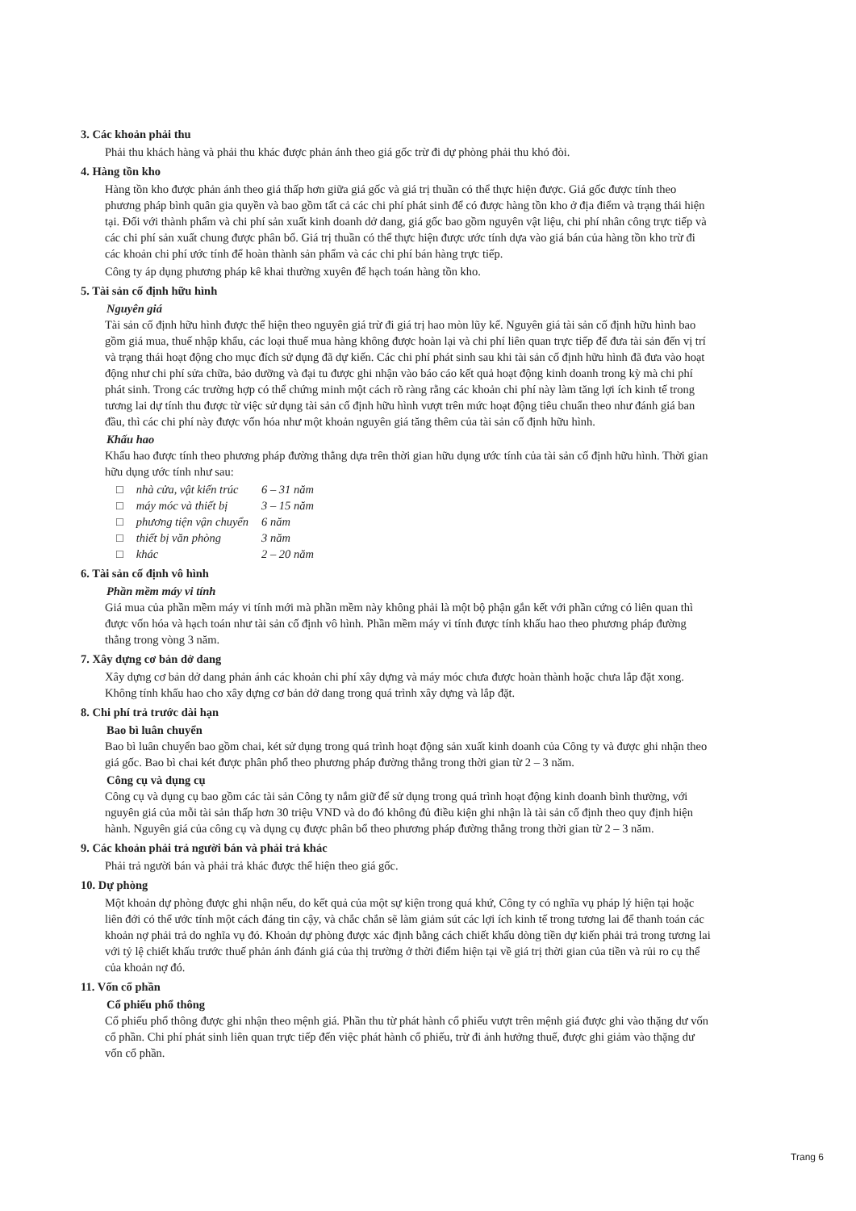3. Các khoản phải thu
Phải thu khách hàng và phải thu khác được phản ánh theo giá gốc trừ đi dự phòng phải thu khó đòi.
4. Hàng tồn kho
Hàng tồn kho được phản ánh theo giá thấp hơn giữa giá gốc và giá trị thuần có thể thực hiện được. Giá gốc được tính theo phương pháp bình quân gia quyền và bao gồm tất cả các chi phí phát sinh để có được hàng tồn kho ở địa điểm và trạng thái hiện tại. Đối với thành phẩm và chi phí sản xuất kinh doanh dở dang, giá gốc bao gồm nguyên vật liệu, chi phí nhân công trực tiếp và các chi phí sản xuất chung được phân bổ. Giá trị thuần có thể thực hiện được ước tính dựa vào giá bán của hàng tồn kho trừ đi các khoản chi phí ước tính để hoàn thành sản phẩm và các chi phí bán hàng trực tiếp.
Công ty áp dụng phương pháp kê khai thường xuyên để hạch toán hàng tồn kho.
5. Tài sản cố định hữu hình
Nguyên giá
Tài sản cố định hữu hình được thể hiện theo nguyên giá trừ đi giá trị hao mòn lũy kế. Nguyên giá tài sản cố định hữu hình bao gồm giá mua, thuế nhập khẩu, các loại thuế mua hàng không được hoàn lại và chi phí liên quan trực tiếp để đưa tài sản đến vị trí và trạng thái hoạt động cho mục đích sử dụng đã dự kiến. Các chi phí phát sinh sau khi tài sản cố định hữu hình đã đưa vào hoạt động như chi phí sửa chữa, bảo dưỡng và đại tu được ghi nhận vào báo cáo kết quả hoạt động kinh doanh trong kỳ mà chi phí phát sinh. Trong các trường hợp có thể chứng minh một cách rõ ràng rằng các khoản chi phí này làm tăng lợi ích kinh tế trong tương lai dự tính thu được từ việc sử dụng tài sản cố định hữu hình vượt trên mức hoạt động tiêu chuẩn theo như đánh giá ban đầu, thì các chi phí này được vốn hóa như một khoản nguyên giá tăng thêm của tài sản cố định hữu hình.
Khấu hao
Khấu hao được tính theo phương pháp đường thẳng dựa trên thời gian hữu dụng ước tính của tài sản cố định hữu hình. Thời gian hữu dụng ước tính như sau:
| □ | nhà cửa, vật kiến trúc | 6 – 31 năm |
| □ | máy móc và thiết bị | 3 – 15 năm |
| □ | phương tiện vận chuyển | 6 năm |
| □ | thiết bị văn phòng | 3 năm |
| □ | khác | 2 – 20 năm |
6. Tài sản cố định vô hình
Phần mềm máy vi tính
Giá mua của phần mềm máy vi tính mới mà phần mềm này không phải là một bộ phận gắn kết với phần cứng có liên quan thì được vốn hóa và hạch toán như tài sản cố định vô hình. Phần mềm máy vi tính được tính khấu hao theo phương pháp đường thẳng trong vòng 3 năm.
7. Xây dựng cơ bản dở dang
Xây dựng cơ bản dở dang phản ánh các khoản chi phí xây dựng và máy móc chưa được hoàn thành hoặc chưa lắp đặt xong. Không tính khấu hao cho xây dựng cơ bản dở dang trong quá trình xây dựng và lắp đặt.
8. Chi phí trả trước dài hạn
Bao bì luân chuyển
Bao bì luân chuyển bao gồm chai, két sử dụng trong quá trình hoạt động sản xuất kinh doanh của Công ty và được ghi nhận theo giá gốc. Bao bì chai két được phân phổ theo phương pháp đường thẳng trong thời gian từ 2 – 3 năm.
Công cụ và dụng cụ
Công cụ và dụng cụ bao gồm các tài sản Công ty nắm giữ để sử dụng trong quá trình hoạt động kinh doanh bình thường, với nguyên giá của mỗi tài sản thấp hơn 30 triệu VND và do đó không đủ điều kiện ghi nhận là tài sản cố định theo quy định hiện hành. Nguyên giá của công cụ và dụng cụ được phân bổ theo phương pháp đường thẳng trong thời gian từ 2 – 3 năm.
9. Các khoản phải trả người bán và phải trả khác
Phải trả người bán và phải trả khác được thể hiện theo giá gốc.
10. Dự phòng
Một khoản dự phòng được ghi nhận nếu, do kết quả của một sự kiện trong quá khứ, Công ty có nghĩa vụ pháp lý hiện tại hoặc liên đới có thể ước tính một cách đáng tin cậy, và chắc chắn sẽ làm giảm sút các lợi ích kinh tế trong tương lai để thanh toán các khoản nợ phải trả do nghĩa vụ đó. Khoản dự phòng được xác định bằng cách chiết khấu dòng tiền dự kiến phải trả trong tương lai với tỷ lệ chiết khấu trước thuế phản ánh đánh giá của thị trường ở thời điểm hiện tại về giá trị thời gian của tiền và rủi ro cụ thể của khoản nợ đó.
11. Vốn cổ phần
Cổ phiếu phổ thông
Cổ phiếu phổ thông được ghi nhận theo mệnh giá. Phần thu từ phát hành cổ phiếu vượt trên mệnh giá được ghi vào thặng dư vốn cổ phần. Chi phí phát sinh liên quan trực tiếp đến việc phát hành cổ phiếu, trừ đi ảnh hưởng thuế, được ghi giảm vào thặng dư vốn cổ phần.
Trang 6